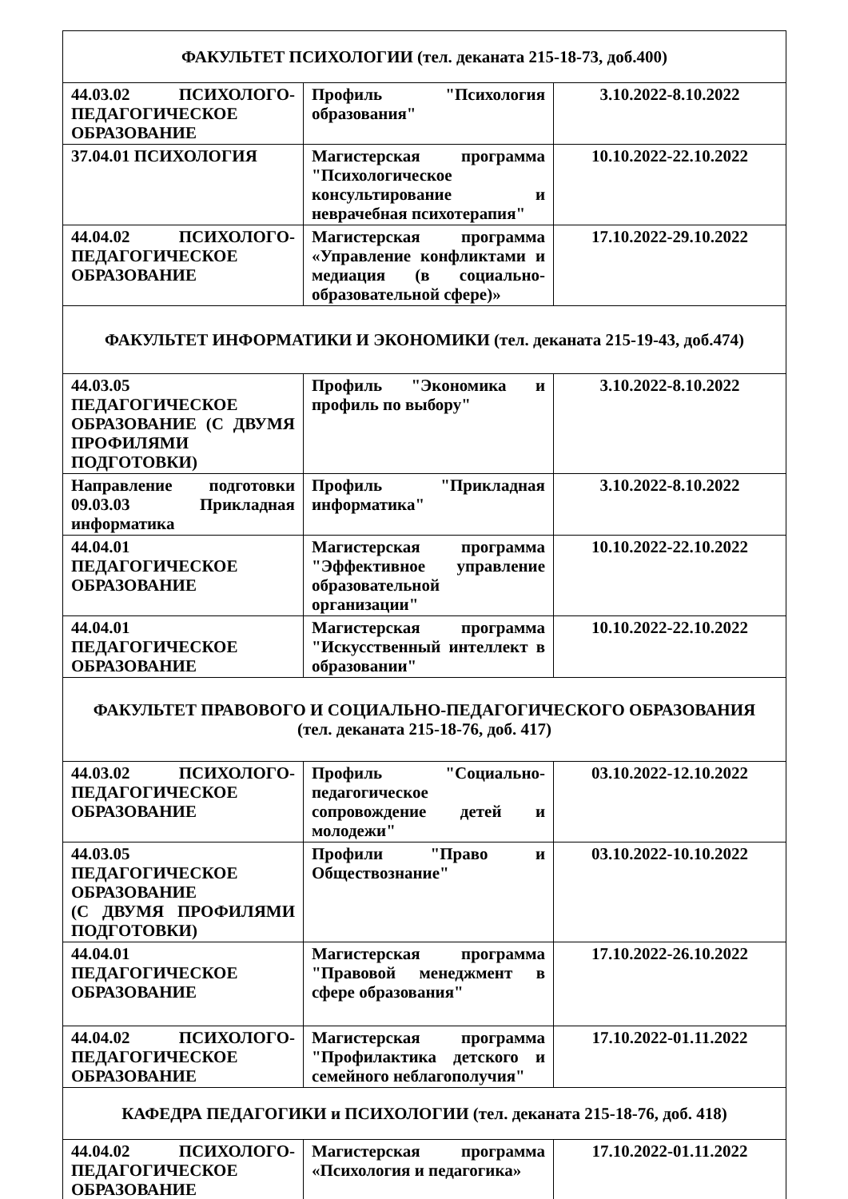| ФАКУЛЬТЕТ ПСИХОЛОГИИ (тел. деканата 215-18-73, доб.400) | | |
| --- | --- | --- |
| 44.03.02 ПСИХОЛОГО-ПЕДАГОГИЧЕСКОЕ ОБРАЗОВАНИЕ | Профиль "Психология образования" | 3.10.2022-8.10.2022 |
| 37.04.01 ПСИХОЛОГИЯ | Магистерская программа "Психологическое консультирование и неврачебная психотерапия" | 10.10.2022-22.10.2022 |
| 44.04.02 ПСИХОЛОГО-ПЕДАГОГИЧЕСКОЕ ОБРАЗОВАНИЕ | Магистерская программа «Управление конфликтами и медиация (в социально-образовательной сфере)» | 17.10.2022-29.10.2022 |
| ФАКУЛЬТЕТ ИНФОРМАТИКИ И ЭКОНОМИКИ (тел. деканата 215-19-43, доб.474) | | |
| 44.03.05 ПЕДАГОГИЧЕСКОЕ ОБРАЗОВАНИЕ (С ДВУМЯ ПРОФИЛЯМИ ПОДГОТОВКИ) | Профиль "Экономика и профиль по выбору" | 3.10.2022-8.10.2022 |
| Направление подготовки 09.03.03 Прикладная информатика | Профиль "Прикладная информатика" | 3.10.2022-8.10.2022 |
| 44.04.01 ПЕДАГОГИЧЕСКОЕ ОБРАЗОВАНИЕ | Магистерская программа "Эффективное управление образовательной организации" | 10.10.2022-22.10.2022 |
| 44.04.01 ПЕДАГОГИЧЕСКОЕ ОБРАЗОВАНИЕ | Магистерская программа "Искусственный интеллект в образовании" | 10.10.2022-22.10.2022 |
| ФАКУЛЬТЕТ ПРАВОВОГО И СОЦИАЛЬНО-ПЕДАГОГИЧЕСКОГО ОБРАЗОВАНИЯ (тел. деканата 215-18-76, доб. 417) | | |
| 44.03.02 ПСИХОЛОГО-ПЕДАГОГИЧЕСКОЕ ОБРАЗОВАНИЕ | Профиль "Социально-педагогическое сопровождение детей и молодежи" | 03.10.2022-12.10.2022 |
| 44.03.05 ПЕДАГОГИЧЕСКОЕ ОБРАЗОВАНИЕ (С ДВУМЯ ПРОФИЛЯМИ ПОДГОТОВКИ) | Профили "Право и Обществознание" | 03.10.2022-10.10.2022 |
| 44.04.01 ПЕДАГОГИЧЕСКОЕ ОБРАЗОВАНИЕ | Магистерская программа "Правовой менеджмент в сфере образования" | 17.10.2022-26.10.2022 |
| 44.04.02 ПСИХОЛОГО-ПЕДАГОГИЧЕСКОЕ ОБРАЗОВАНИЕ | Магистерская программа "Профилактика детского и семейного неблагополучия" | 17.10.2022-01.11.2022 |
| КАФЕДРА ПЕДАГОГИКИ и ПСИХОЛОГИИ (тел. деканата 215-18-76, доб. 418) | | |
| 44.04.02 ПСИХОЛОГО-ПЕДАГОГИЧЕСКОЕ ОБРАЗОВАНИЕ | Магистерская программа «Психология и педагогика» | 17.10.2022-01.11.2022 |